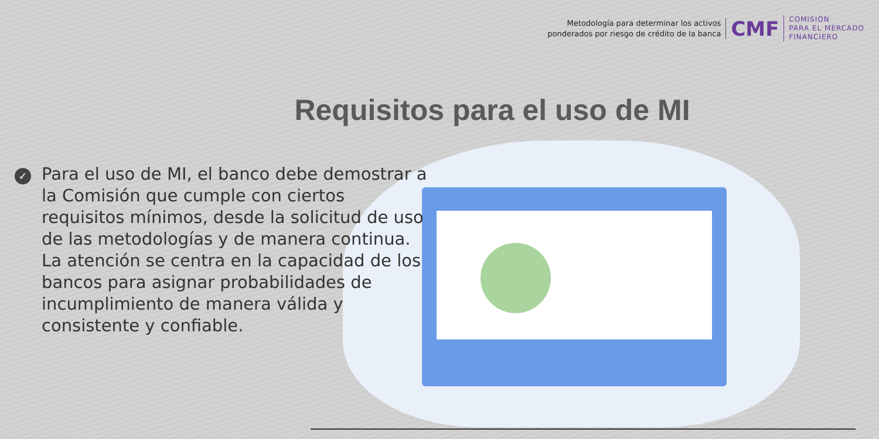Metodología para determinar los activos
ponderados por riesgo de crédito de la banca
CMF
COMISIÓN
PARA EL MERCADO
FINANCIERO
Requisitos para el uso de MI
✓
Para el uso de MI, el banco debe demostrar a la Comisión que cumple con ciertos requisitos mínimos, desde la solicitud de uso de las metodologías y de manera continua. La atención se centra en la capacidad de los bancos para asignar probabilidades de incumplimiento de manera válida y consistente y confiable.